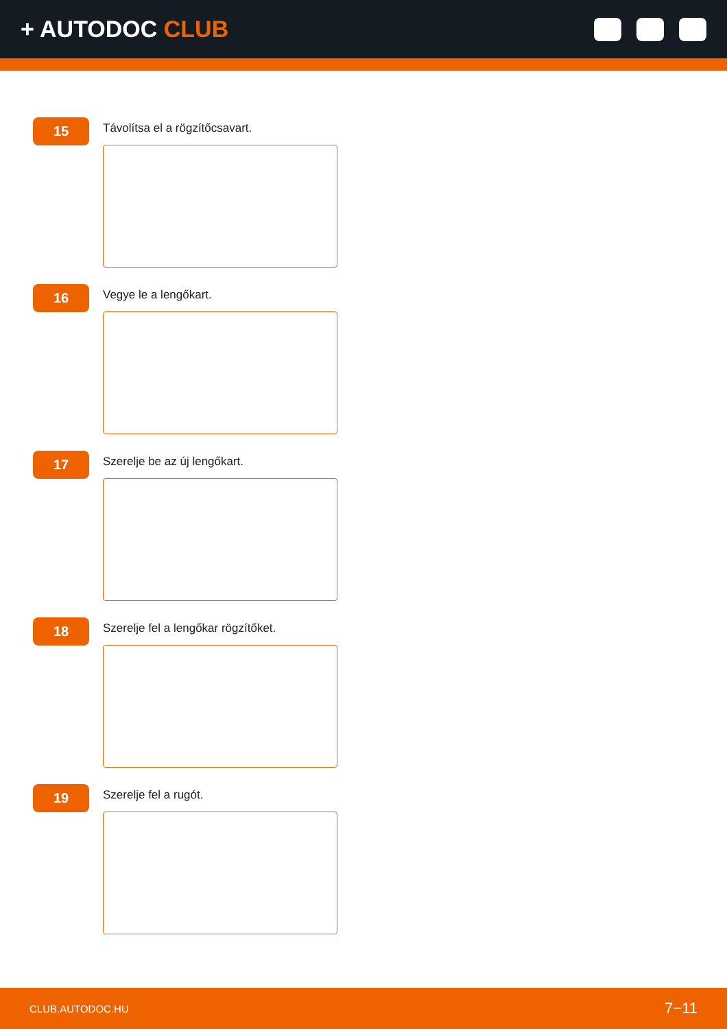+ AUTODOC CLUB
15
Távolítsa el a rögzítőcsavart.
16
Vegye le a lengőkart.
17
Szerelje be az új lengőkart.
18
Szerelje fel a lengőkar rögzítőket.
19
Szerelje fel a rugót.
CLUB.AUTODOC.HU 7−11